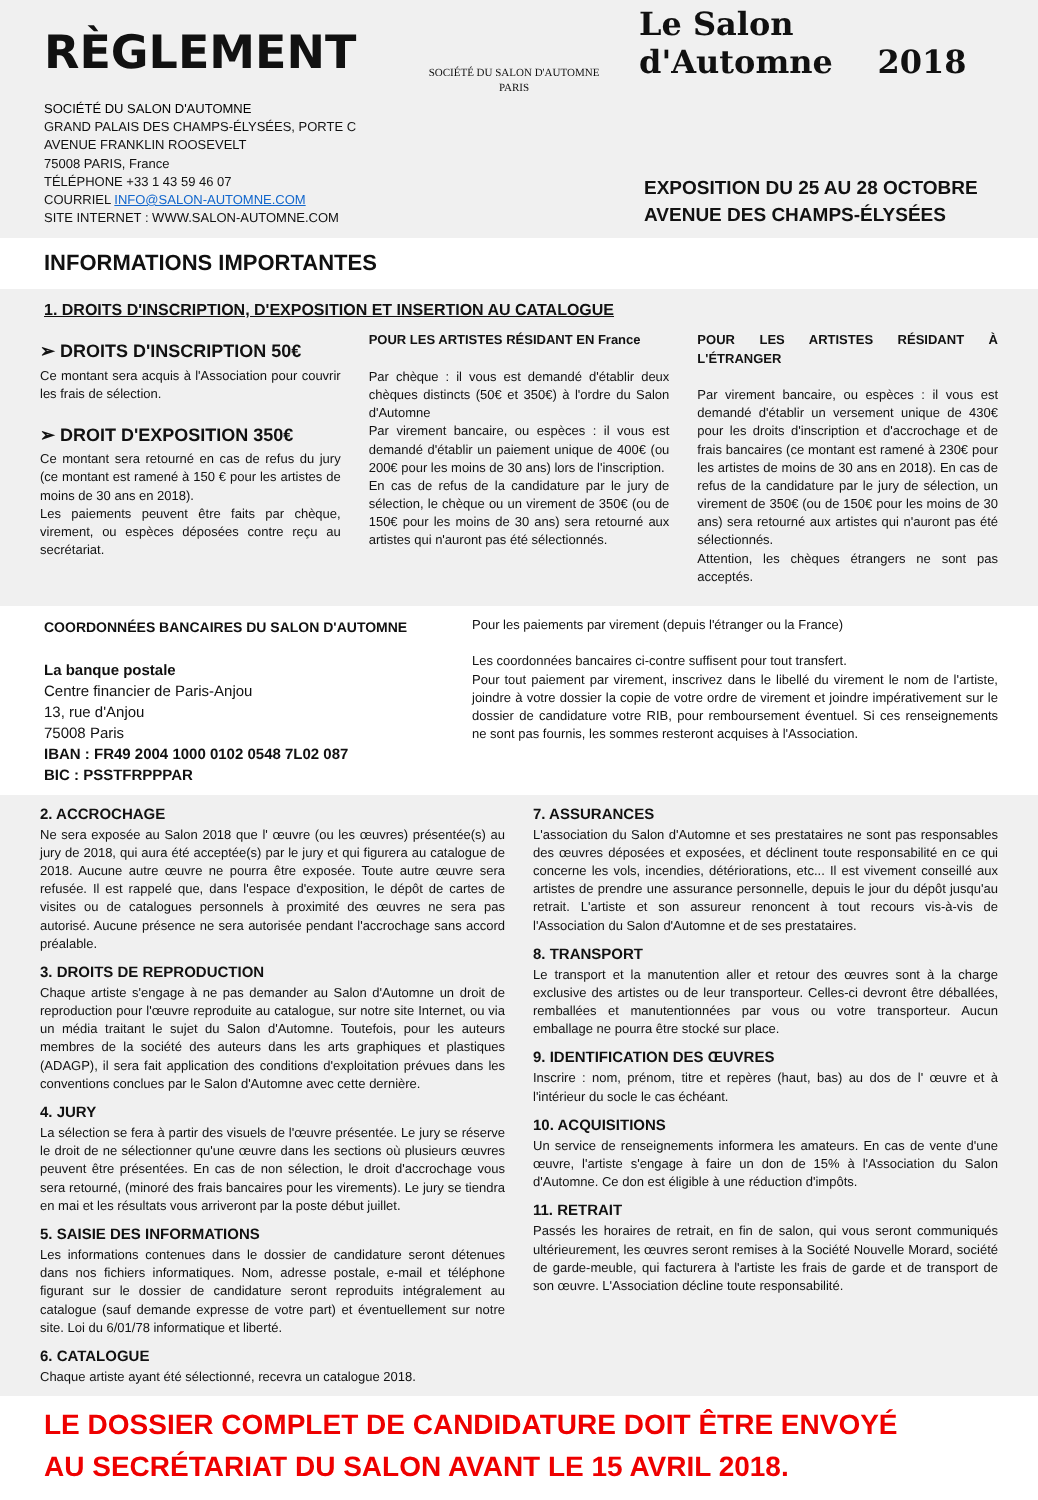RÈGLEMENT
SOCIÉTÉ DU SALON D'AUTOMNE
PARIS
Le Salon
d'Automne 2018
SOCIÉTÉ DU SALON D'AUTOMNE
GRAND PALAIS DES CHAMPS-ÉLYSÉES, PORTE C
AVENUE FRANKLIN ROOSEVELT
75008 PARIS, France
TÉLÉPHONE +33 1 43 59 46 07
COURRIEL INFO@SALON-AUTOMNE.COM
SITE INTERNET : WWW.SALON-AUTOMNE.COM
EXPOSITION DU 25 AU 28 OCTOBRE
AVENUE DES CHAMPS-ÉLYSÉES
INFORMATIONS IMPORTANTES
1. DROITS D'INSCRIPTION, D'EXPOSITION ET INSERTION AU CATALOGUE
➢ DROITS D'INSCRIPTION 50€
Ce montant sera acquis à l'Association pour couvrir les frais de sélection.
➢ DROIT D'EXPOSITION 350€
Ce montant sera retourné en cas de refus du jury (ce montant est ramené à 150 € pour les artistes de moins de 30 ans en 2018).
Les paiements peuvent être faits par chèque, virement, ou espèces déposées contre reçu au secrétariat.
POUR LES ARTISTES RÉSIDANT EN France
Par chèque : il vous est demandé d'établir deux chèques distincts (50€ et 350€) à l'ordre du Salon d'Automne
Par virement bancaire, ou espèces : il vous est demandé d'établir un paiement unique de 400€ (ou 200€ pour les moins de 30 ans) lors de l'inscription.
En cas de refus de la candidature par le jury de sélection, le chèque ou un virement de 350€ (ou de 150€ pour les moins de 30 ans) sera retourné aux artistes qui n'auront pas été sélectionnés.
POUR LES ARTISTES RÉSIDANT À L'ÉTRANGER
Par virement bancaire, ou espèces : il vous est demandé d'établir un versement unique de 430€ pour les droits d'inscription et d'accrochage et de frais bancaires (ce montant est ramené à 230€ pour les artistes de moins de 30 ans en 2018). En cas de refus de la candidature par le jury de sélection, un virement de 350€ (ou de 150€ pour les moins de 30 ans) sera retourné aux artistes qui n'auront pas été sélectionnés.
Attention, les chèques étrangers ne sont pas acceptés.
COORDONNÉES BANCAIRES DU SALON D'AUTOMNE
La banque postale
Centre financier de Paris-Anjou
13, rue d'Anjou
75008 Paris
IBAN : FR49 2004 1000 0102 0548 7L02 087
BIC : PSSTFRPPPAR
Pour les paiements par virement (depuis l'étranger ou la France)
Les coordonnées bancaires ci-contre suffisent pour tout transfert.
Pour tout paiement par virement, inscrivez dans le libellé du virement le nom de l'artiste, joindre à votre dossier la copie de votre ordre de virement et joindre impérativement sur le dossier de candidature votre RIB, pour remboursement éventuel. Si ces renseignements ne sont pas fournis, les sommes resteront acquises à l'Association.
2. ACCROCHAGE
Ne sera exposée au Salon 2018 que l' œuvre (ou les œuvres) présentée(s) au jury de 2018, qui aura été acceptée(s) par le jury et qui figurera au catalogue de 2018. Aucune autre œuvre ne pourra être exposée. Toute autre œuvre sera refusée. Il est rappelé que, dans l'espace d'exposition, le dépôt de cartes de visites ou de catalogues personnels à proximité des œuvres ne sera pas autorisé. Aucune présence ne sera autorisée pendant l'accrochage sans accord préalable.
3. DROITS DE REPRODUCTION
Chaque artiste s'engage à ne pas demander au Salon d'Automne un droit de reproduction pour l'œuvre reproduite au catalogue, sur notre site Internet, ou via un média traitant le sujet du Salon d'Automne. Toutefois, pour les auteurs membres de la société des auteurs dans les arts graphiques et plastiques (ADAGP), il sera fait application des conditions d'exploitation prévues dans les conventions conclues par le Salon d'Automne avec cette dernière.
4. JURY
La sélection se fera à partir des visuels de l'œuvre présentée. Le jury se réserve le droit de ne sélectionner qu'une œuvre dans les sections où plusieurs œuvres peuvent être présentées. En cas de non sélection, le droit d'accrochage vous sera retourné, (minoré des frais bancaires pour les virements). Le jury se tiendra en mai et les résultats vous arriveront par la poste début juillet.
5. SAISIE DES INFORMATIONS
Les informations contenues dans le dossier de candidature seront détenues dans nos fichiers informatiques. Nom, adresse postale, e-mail et téléphone figurant sur le dossier de candidature seront reproduits intégralement au catalogue (sauf demande expresse de votre part) et éventuellement sur notre site. Loi du 6/01/78 informatique et liberté.
6. CATALOGUE
Chaque artiste ayant été sélectionné, recevra un catalogue 2018.
7. ASSURANCES
L'association du Salon d'Automne et ses prestataires ne sont pas responsables des œuvres déposées et exposées, et déclinent toute responsabilité en ce qui concerne les vols, incendies, détériorations, etc... Il est vivement conseillé aux artistes de prendre une assurance personnelle, depuis le jour du dépôt jusqu'au retrait. L'artiste et son assureur renoncent à tout recours vis-à-vis de l'Association du Salon d'Automne et de ses prestataires.
8. TRANSPORT
Le transport et la manutention aller et retour des œuvres sont à la charge exclusive des artistes ou de leur transporteur. Celles-ci devront être déballées, remballées et manutentionnées par vous ou votre transporteur. Aucun emballage ne pourra être stocké sur place.
9. IDENTIFICATION DES ŒUVRES
Inscrire : nom, prénom, titre et repères (haut, bas) au dos de l' œuvre et à l'intérieur du socle le cas échéant.
10. ACQUISITIONS
Un service de renseignements informera les amateurs. En cas de vente d'une œuvre, l'artiste s'engage à faire un don de 15% à l'Association du Salon d'Automne. Ce don est éligible à une réduction d'impôts.
11. RETRAIT
Passés les horaires de retrait, en fin de salon, qui vous seront communiqués ultérieurement, les œuvres seront remises à la Société Nouvelle Morard, société de garde-meuble, qui facturera à l'artiste les frais de garde et de transport de son œuvre. L'Association décline toute responsabilité.
LE DOSSIER COMPLET DE CANDIDATURE DOIT ÊTRE ENVOYÉ
AU SECRÉTARIAT DU SALON AVANT LE 15 AVRIL 2018.